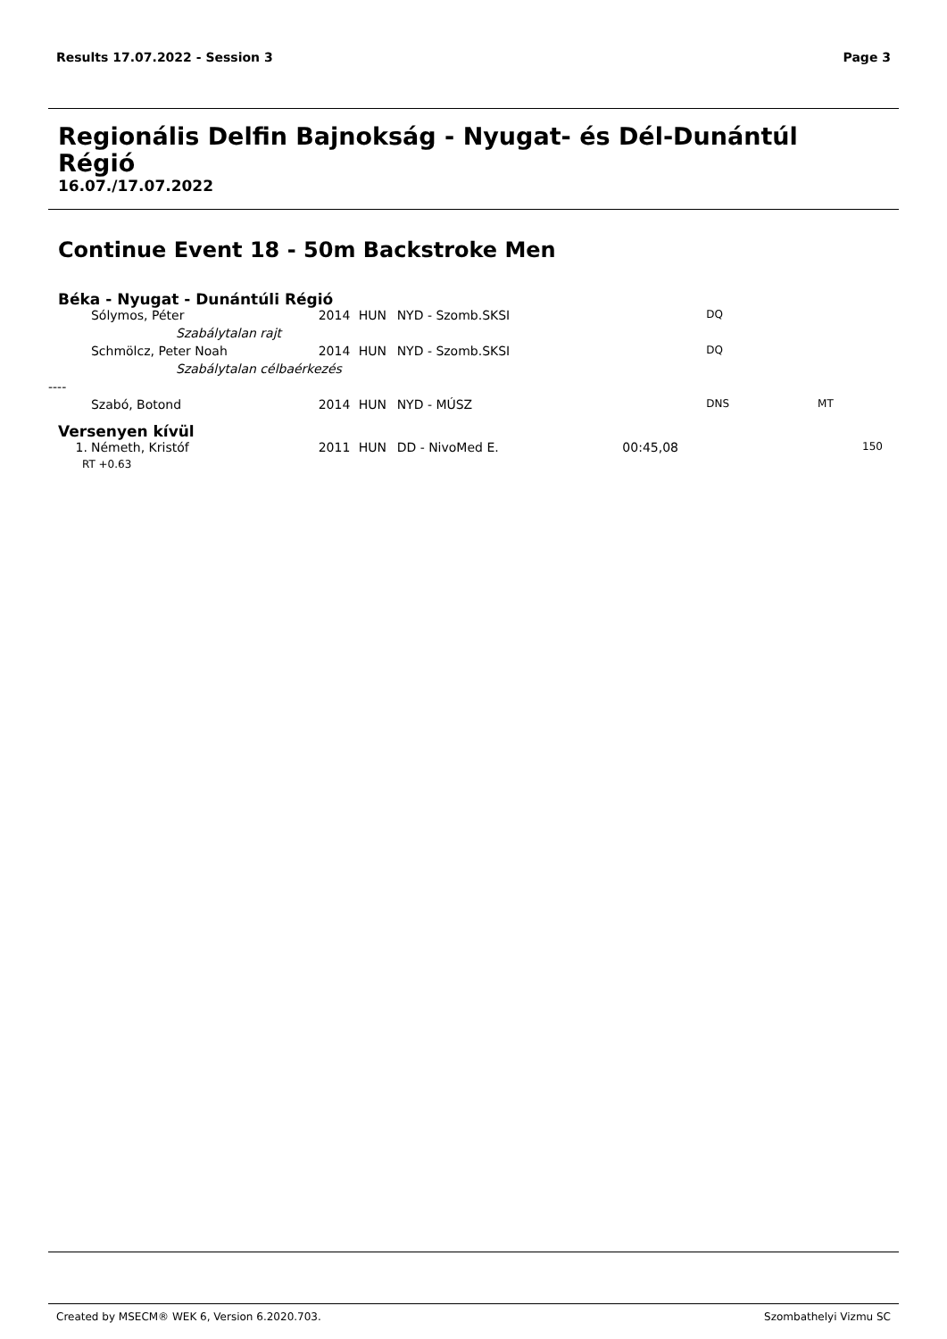Results 17.07.2022 - Session 3 Page 3
Regionális Delfin Bajnokság - Nyugat- és Dél-Dunántúl Régió
16.07./17.07.2022
Continue Event 18 - 50m Backstroke Men
| Béka - Nyugat - Dunántúli Régió | | | | | | | | |
| | Sólymos, Péter | 2014 | HUN | NYD - Szomb.SKSI | | DQ | | |
| Szabálytalan rajt | | | | | | | | |
| | Schmölcz, Peter Noah | 2014 | HUN | NYD - Szomb.SKSI | | DQ | | |
| Szabálytalan célbaérkezés | | | | | | | | |
| ---- | | | | | | | | |
| | Szabó, Botond | 2014 | HUN | NYD - MÚSZ | | DNS | MT | |
| Versenyen kívül | | | | | | | | |
| 1. | Németh, Kristóf | 2011 | HUN | DD - NivoMed E. | 00:45,08 | | | 150 |
| | RT +0.63 | | | | | | | |
Created by MSECM® WEK 6, Version 6.2020.703. Szombathelyi Vizmu SC